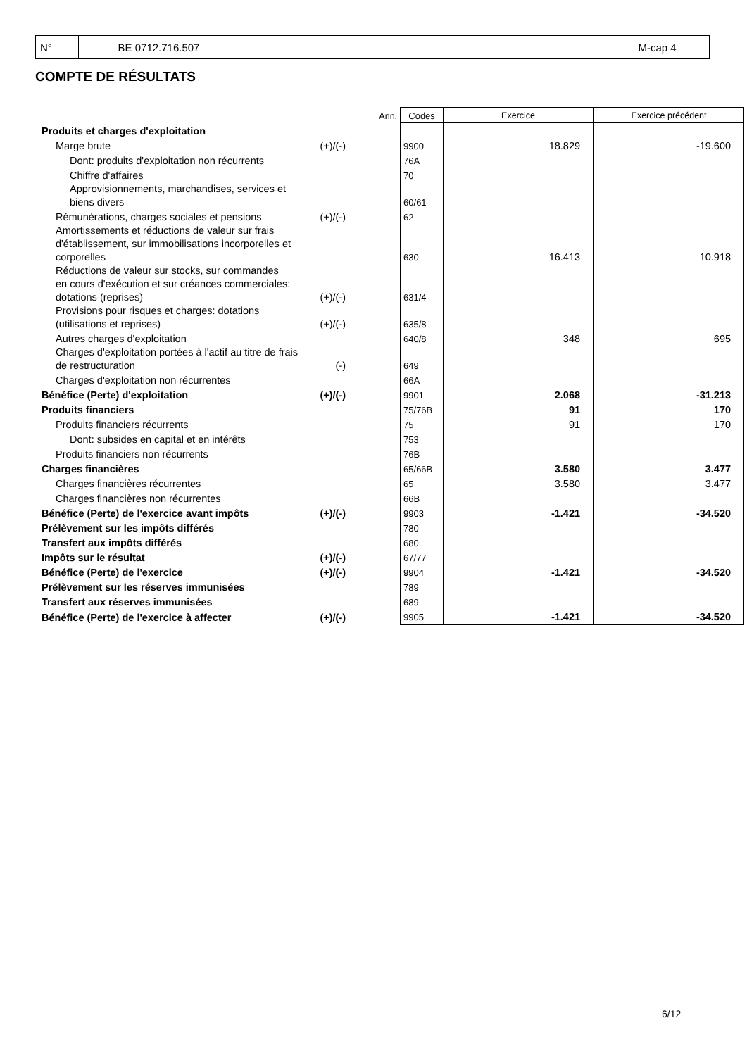| N° | BE 0712.716.507 | | M-cap 4 |
COMPTE DE RÉSULTATS
| | | Ann. | Codes | Exercice | Exercice précédent |
| Produits et charges d'exploitation | | | | | |
| Marge brute | (+)/(-) | | 9900 | 18.829 | -19.600 |
| Dont: produits d'exploitation non récurrents | | | 76A | | |
| Chiffre d'affaires | | | 70 | | |
| Approvisionnements, marchandises, services et biens divers | | | 60/61 | | |
| Rémunérations, charges sociales et pensions | (+)/(-) | | 62 | | |
| Amortissements et réductions de valeur sur frais d'établissement, sur immobilisations incorporelles et corporelles | | | 630 | 16.413 | 10.918 |
| Réductions de valeur sur stocks, sur commandes en cours d'exécution et sur créances commerciales: dotations (reprises) | (+)/(-) | | 631/4 | | |
| Provisions pour risques et charges: dotations (utilisations et reprises) | (+)/(-) | | 635/8 | | |
| Autres charges d'exploitation | | | 640/8 | 348 | 695 |
| Charges d'exploitation portées à l'actif au titre de frais de restructuration | (-) | | 649 | | |
| Charges d'exploitation non récurrentes | | | 66A | | |
| Bénéfice (Perte) d'exploitation | (+)/(-) | | 9901 | 2.068 | -31.213 |
| Produits financiers | | | 75/76B | 91 | 170 |
| Produits financiers récurrents | | | 75 | 91 | 170 |
| Dont: subsides en capital et en intérêts | | | 753 | | |
| Produits financiers non récurrents | | | 76B | | |
| Charges financières | | | 65/66B | 3.580 | 3.477 |
| Charges financières récurrentes | | | 65 | 3.580 | 3.477 |
| Charges financières non récurrentes | | | 66B | | |
| Bénéfice (Perte) de l'exercice avant impôts | (+)/(-) | | 9903 | -1.421 | -34.520 |
| Prélèvement sur les impôts différés | | | 780 | | |
| Transfert aux impôts différés | | | 680 | | |
| Impôts sur le résultat | (+)/(-) | | 67/77 | | |
| Bénéfice (Perte) de l'exercice | (+)/(-) | | 9904 | -1.421 | -34.520 |
| Prélèvement sur les réserves immunisées | | | 789 | | |
| Transfert aux réserves immunisées | | | 689 | | |
| Bénéfice (Perte) de l'exercice à affecter | (+)/(-) | | 9905 | -1.421 | -34.520 |
6/12